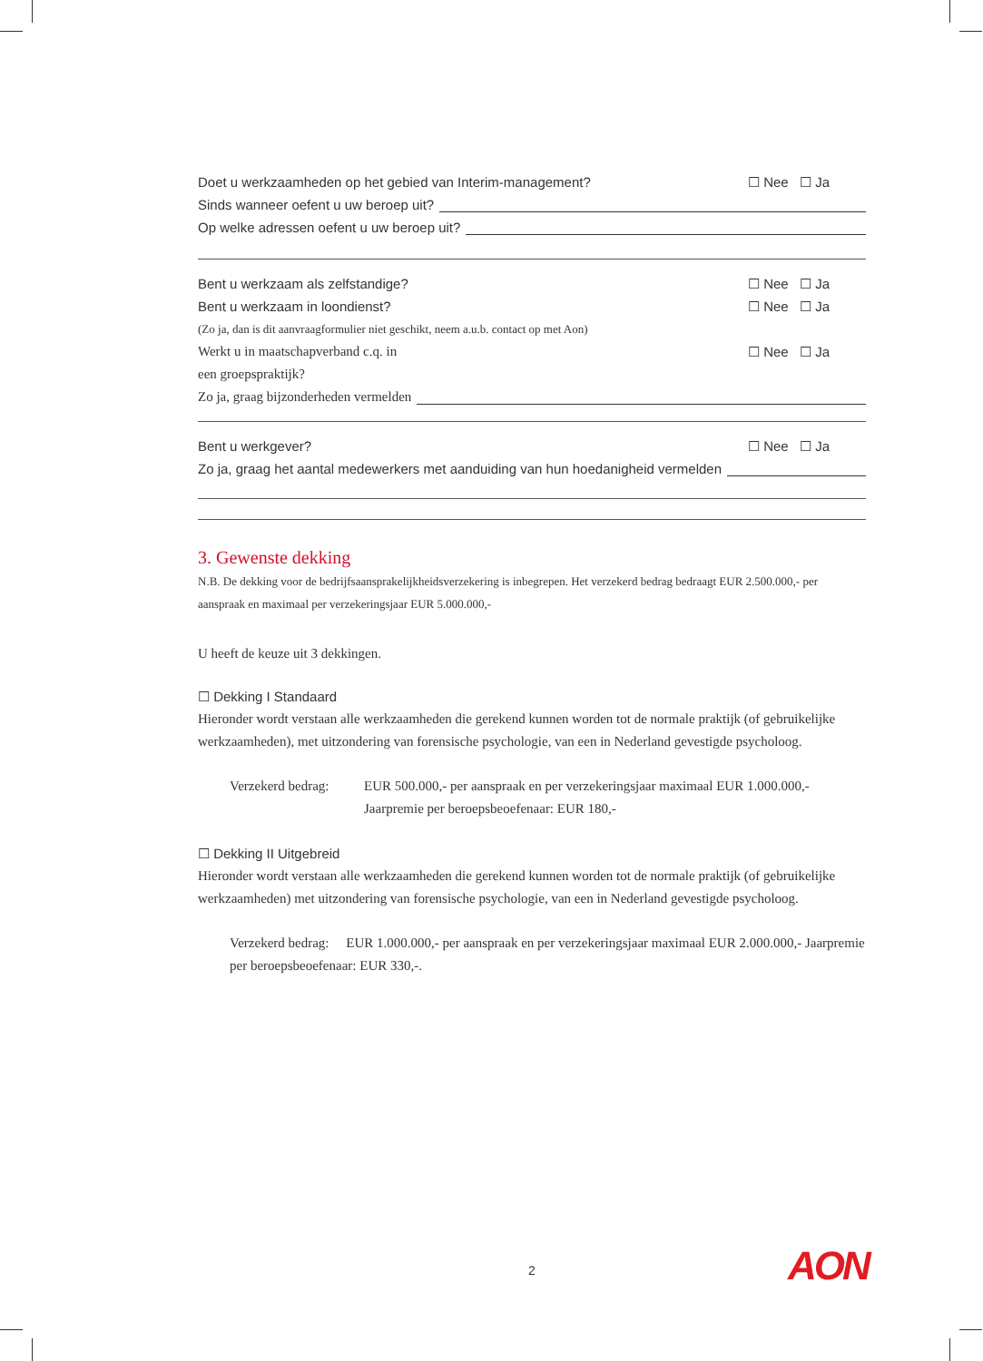Doet u werkzaamheden op het gebied van Interim-management? ☐ Nee ☐ Ja
Sinds wanneer oefent u uw beroep uit?
Op welke adressen oefent u uw beroep uit?
Bent u werkzaam als zelfstandige? ☐ Nee ☐ Ja
Bent u werkzaam in loondienst? ☐ Nee ☐ Ja
(Zo ja, dan is dit aanvraagformulier niet geschikt, neem a.u.b. contact op met Aon)
Werkt u in maatschapverband c.q. in ☐ Nee ☐ Ja
een groepspraktijk?
Zo ja, graag bijzonderheden vermelden
Bent u werkgever? ☐ Nee ☐ Ja
Zo ja, graag het aantal medewerkers met aanduiding van hun hoedanigheid vermelden
3. Gewenste dekking
N.B. De dekking voor de bedrijfsaansprakelijkheidsverzekering is inbegrepen. Het verzekerd bedrag bedraagt EUR 2.500.000,- per aanspraak en maximaal per verzekeringsjaar EUR 5.000.000,-
U heeft de keuze uit 3 dekkingen.
☐ Dekking I Standaard
Hieronder wordt verstaan alle werkzaamheden die gerekend kunnen worden tot de normale praktijk (of gebruikelijke werkzaamheden), met uitzondering van forensische psychologie, van een in Nederland gevestigde psycholoog.
Verzekerd bedrag: EUR 500.000,- per aanspraak en per verzekeringsjaar maximaal EUR 1.000.000,-
Jaarpremie per beroepsbeoefenaar: EUR 180,-
☐ Dekking II Uitgebreid
Hieronder wordt verstaan alle werkzaamheden die gerekend kunnen worden tot de normale praktijk (of gebruikelijke werkzaamheden) met uitzondering van forensische psychologie, van een in Nederland gevestigde psycholoog.
Verzekerd bedrag: EUR 1.000.000,- per aanspraak en per verzekeringsjaar maximaal EUR 2.000.000,- Jaarpremie per beroepsbeoefenaar: EUR 330,-.
2 AON